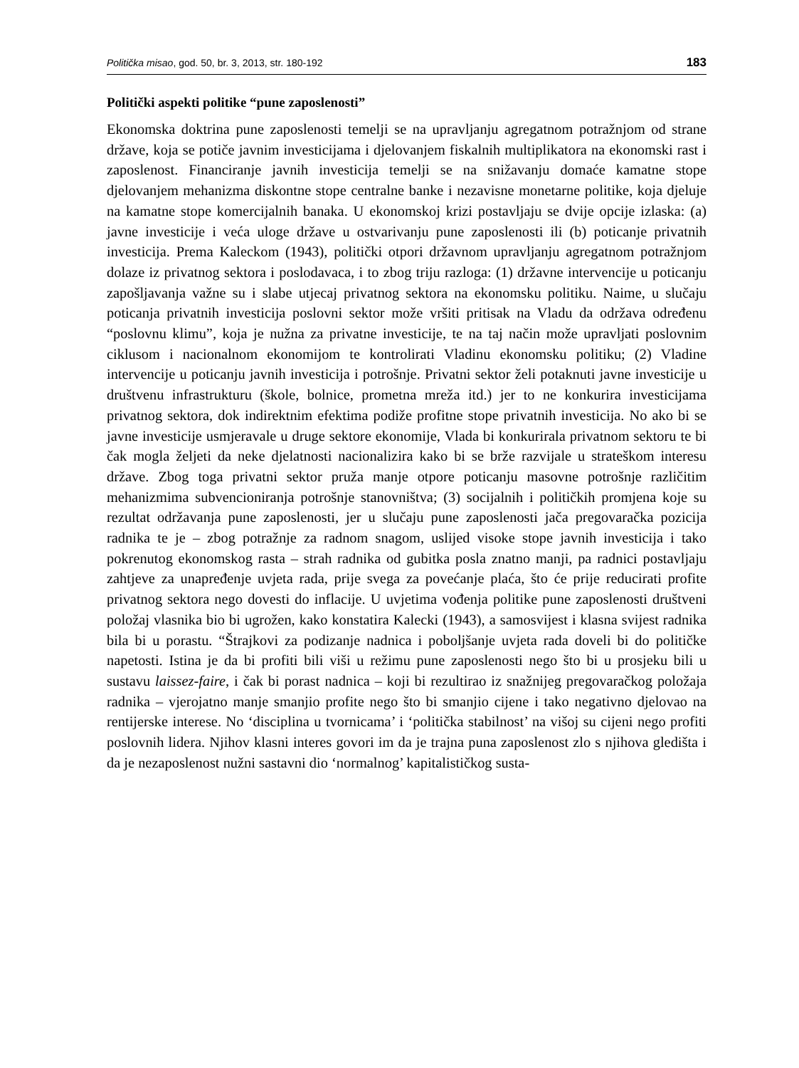Politička misao, god. 50, br. 3, 2013, str. 180-192 183
Politički aspekti politike “pune zaposlenosti”
Ekonomska doktrina pune zaposlenosti temelji se na upravljanju agregatnom potražnjom od strane države, koja se potiče javnim investicijama i djelovanjem fiskalnih multiplikatora na ekonomski rast i zaposlenost. Financiranje javnih investicija temelji se na snižavanju domaće kamatne stope djelovanjem mehanizma diskontne stope centralne banke i nezavisne monetarne politike, koja djeluje na kamatne stope komercijalnih banaka. U ekonomskoj krizi postavljaju se dvije opcije izlaska: (a) javne investicije i veća uloge države u ostvarivanju pune zaposlenosti ili (b) poticanje privatnih investicija. Prema Kaleckom (1943), politički otpori državnom upravljanju agregatnom potražnjom dolaze iz privatnog sektora i poslodavaca, i to zbog triju razloga: (1) državne intervencije u poticanju zapošljavanja važne su i slabe utjecaj privatnog sektora na ekonomsku politiku. Naime, u slučaju poticanja privatnih investicija poslovni sektor može vršiti pritisak na Vladu da održava određenu “poslovnu klimu”, koja je nužna za privatne investicije, te na taj način može upravljati poslovnim ciklusom i nacionalnom ekonomijom te kontrolirati Vladinu ekonomsku politiku; (2) Vladine intervencije u poticanju javnih investicija i potrošnje. Privatni sektor želi potaknuti javne investicije u društvenu infrastrukturu (škole, bolnice, prometna mreža itd.) jer to ne konkurira investicijama privatnog sektora, dok indirektnim efektima podiže profitne stope privatnih investicija. No ako bi se javne investicije usmjeravale u druge sektore ekonomije, Vlada bi konkurirala privatnom sektoru te bi čak mogla željeti da neke djelatnosti nacionalizira kako bi se brže razvijale u strateškom interesu države. Zbog toga privatni sektor pruža manje otpore poticanju masovne potrošnje različitim mehanizmima subvencioniranja potrošnje stanovništva; (3) socijalnih i političkih promjena koje su rezultat održavanja pune zaposlenosti, jer u slučaju pune zaposlenosti jača pregovaračka pozicija radnika te je – zbog potražnje za radnom snagom, uslijed visoke stope javnih investicija i tako pokrenutog ekonomskog rasta – strah radnika od gubitka posla znatno manji, pa radnici postavljaju zahtjeve za unapređenje uvjeta rada, prije svega za povećanje plaća, što će prije reducirati profite privatnog sektora nego dovesti do inflacije. U uvjetima vođenja politike pune zaposlenosti društveni položaj vlasnika bio bi ugrožen, kako konstatira Kalecki (1943), a samosvijest i klasna svijest radnika bila bi u porastu. “Štrajkovi za podizanje nadnica i poboljšanje uvjeta rada doveli bi do političke napetosti. Istina je da bi profiti bili viši u režimu pune zaposlenosti nego što bi u prosjeku bili u sustavu laissez-faire, i čak bi porast nadnica – koji bi rezultirao iz snažnijeg pregovaračkog položaja radnika – vjerojatno manje smanjio profite nego što bi smanjio cijene i tako negativno djelovao na rentijerske interese. No ‘disciplina u tvornicama’ i ‘politička stabilnost’ na višoj su cijeni nego profiti poslovnih lidera. Njihov klasni interes govori im da je trajna puna zaposlenost zlo s njihova gledišta i da je nezaposlenost nužni sastavni dio ‘normalnog’ kapitalističkog susta-